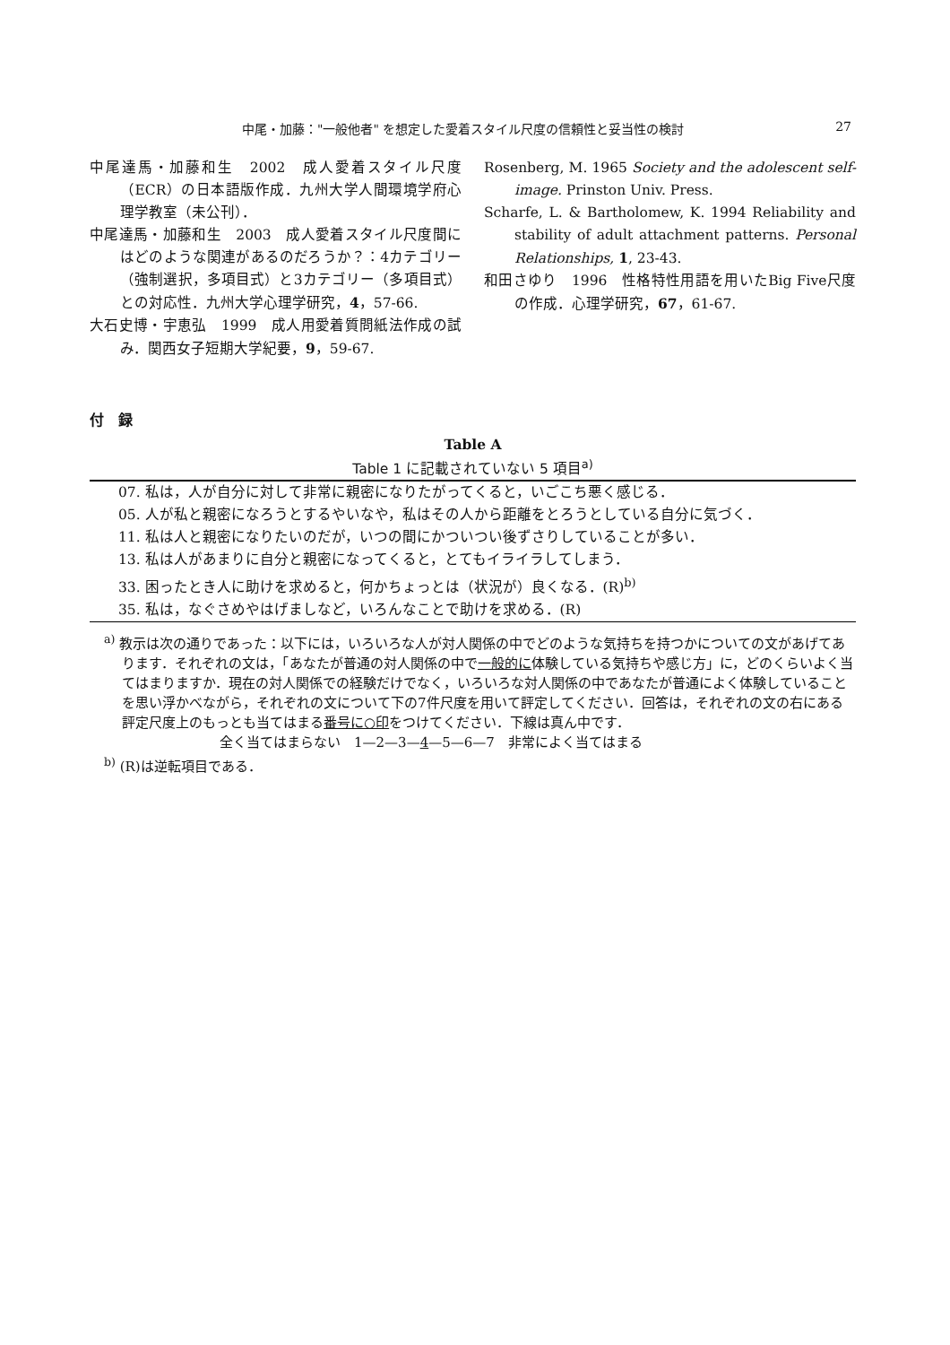中尾・加藤："一般他者" を想定した愛着スタイル尺度の信頼性と妥当性の検討 27
中尾達馬・加藤和生　2002　成人愛着スタイル尺度（ECR）の日本語版作成．九州大学人間環境学府心理学教室（未公刊）．
中尾達馬・加藤和生　2003　成人愛着スタイル尺度間にはどのような関連があるのだろうか？：4カテゴリー（強制選択，多項目式）と3カテゴリー（多項目式）との対応性．九州大学心理学研究，4，57-66.
大石史博・宇恵弘　1999　成人用愛着質問紙法作成の試み．関西女子短期大学紀要，9，59-67.
Rosenberg, M. 1965 Society and the adolescent self-image. Prinston Univ. Press.
Scharfe, L. & Bartholomew, K. 1994 Reliability and stability of adult attachment patterns. Personal Relationships, 1, 23-43.
和田さゆり　1996　性格特性用語を用いたBig Five尺度の作成．心理学研究，67，61-67.
付　録
Table A
Table 1 に記載されていない 5 項目<sup>a)</sup>
| 07. 私は，人が自分に対して非常に親密になりたがってくると，いごこち悪く感じる． |
| 05. 人が私と親密になろうとするやいなや，私はその人から距離をとろうとしている自分に気づく． |
| 11. 私は人と親密になりたいのだが，いつの間にかついつい後ずさりしていることが多い． |
| 13. 私は人があまりに自分と親密になってくると，とてもイライラしてしまう． |
| 33. 困ったとき人に助けを求めると，何かちょっとは（状況が）良くなる．(R)<sup>b)</sup> |
| 35. 私は，なぐさめやはげましなど，いろんなことで助けを求める．(R) |
<sup>a)</sup> 教示は次の通りであった：以下には，いろいろな人が対人関係の中でどのような気持ちを持つかについての文があげてあります．それぞれの文は，「あなたが普通の対人関係の中で一般的に体験している気持ちや感じ方」に，どのくらいよく当てはまりますか．現在の対人関係での経験だけでなく，いろいろな対人関係の中であなたが普通によく体験していることを思い浮かべながら，それぞれの文について下の7件尺度を用いて評定してください．回答は，それぞれの文の右にある評定尺度上のもっとも当てはまる番号に○印をつけてください．下線は真ん中です．
全く当てはまらない　1—2—3—4—5—6—7　非常によく当てはまる
<sup>b)</sup> (R)は逆転項目である．